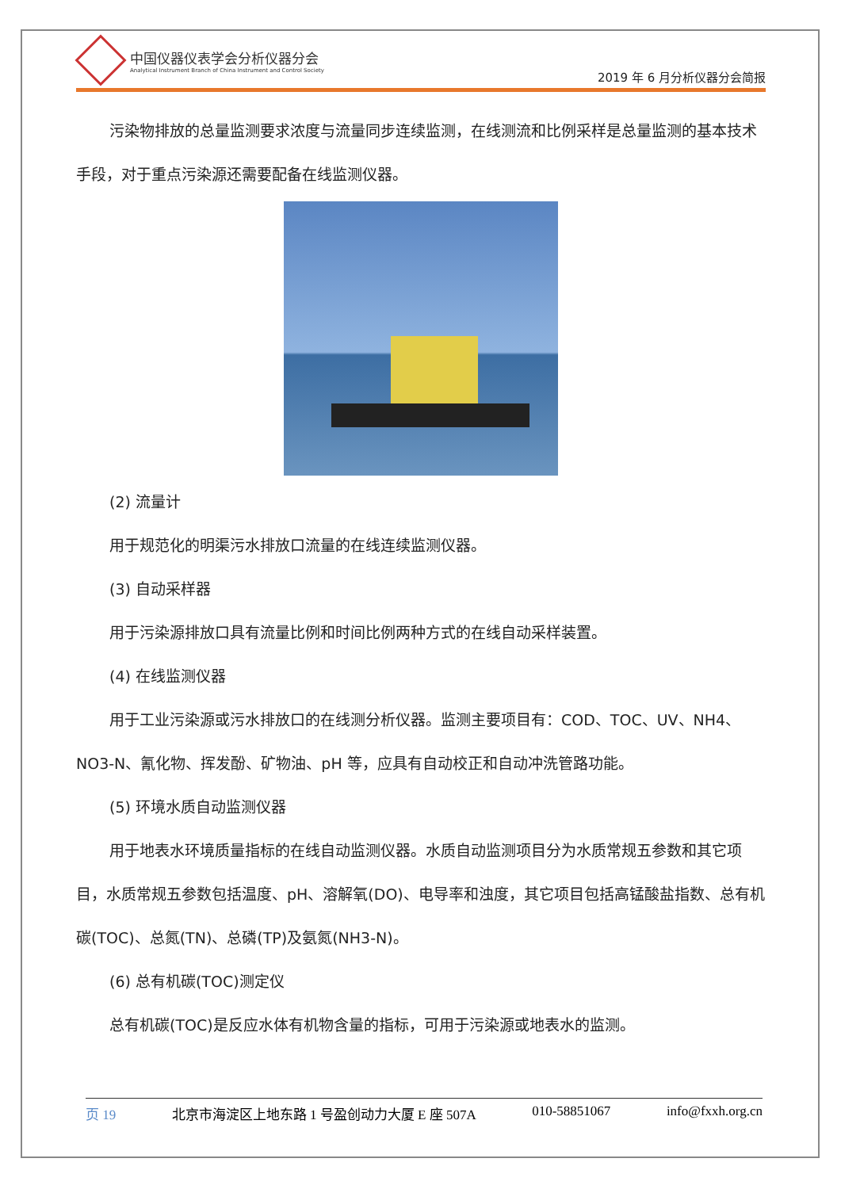中国仪器仪表学会分析仪器分会
Analytical Instrument Branch of China Instrument and Control Society
2019 年 6 月分析仪器分会简报
污染物排放的总量监测要求浓度与流量同步连续监测，在线测流和比例采样是总量监测的基本技术手段，对于重点污染源还需要配备在线监测仪器。
(2) 流量计
用于规范化的明渠污水排放口流量的在线连续监测仪器。
(3) 自动采样器
用于污染源排放口具有流量比例和时间比例两种方式的在线自动采样装置。
(4) 在线监测仪器
用于工业污染源或污水排放口的在线测分析仪器。监测主要项目有：COD、TOC、UV、NH4、NO3-N、氰化物、挥发酚、矿物油、pH 等，应具有自动校正和自动冲洗管路功能。
(5) 环境水质自动监测仪器
用于地表水环境质量指标的在线自动监测仪器。水质自动监测项目分为水质常规五参数和其它项目，水质常规五参数包括温度、pH、溶解氧(DO)、电导率和浊度，其它项目包括高锰酸盐指数、总有机碳(TOC)、总氮(TN)、总磷(TP)及氨氮(NH3-N)。
(6) 总有机碳(TOC)测定仪
总有机碳(TOC)是反应水体有机物含量的指标，可用于污染源或地表水的监测。
页 19 北京市海淀区上地东路 1 号盈创动力大厦 E 座 507A 010-58851067 info@fxxh.org.cn